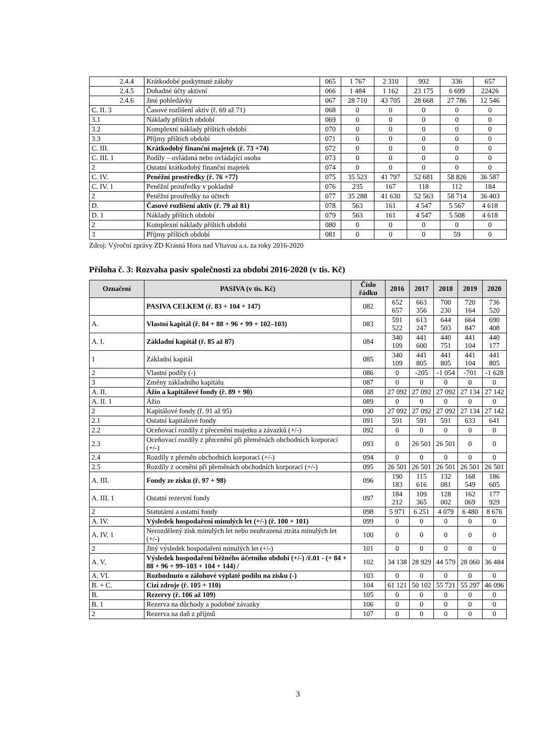| 2.4.4 | Krátkodobé poskytnuté zálohy | 065 | 1 767 | 2 310 | 992 | 336 | 657 |
| 2.4.5 | Dohadné účty aktivní | 066 | 1 484 | 1 162 | 23 175 | 6 699 | 22426 |
| 2.4.6 | Jiné pohledávky | 067 | 28 710 | 43 705 | 28 668 | 27 786 | 12 546 |
| C. II. 3 | Časové rozlišení aktiv (ř. 69 až 71) | 068 | 0 | 0 | 0 | 0 | 0 |
| 3.1 | Náklady příštích období | 069 | 0 | 0 | 0 | 0 | 0 |
| 3.2 | Komplexní náklady příštích období | 070 | 0 | 0 | 0 | 0 | 0 |
| 3.3 | Příjmy příštích období | 071 | 0 | 0 | 0 | 0 | 0 |
| C. III. | Krátkodobý finanční majetek (ř. 73 +74) | 072 | 0 | 0 | 0 | 0 | 0 |
| C. III. 1 | Podíly – ovládaná nebo ovládající osoba | 073 | 0 | 0 | 0 | 0 | 0 |
| 2 | Ostatní krátkodobý finanční majetek | 074 | 0 | 0 | 0 | 0 | 0 |
| C. IV. | Peněžní prostředky (ř. 76 +77) | 075 | 35 523 | 41 797 | 52 681 | 58 826 | 36 587 |
| C. IV. 1 | Peněžní prostředky v pokladně | 076 | 235 | 167 | 118 | 112 | 184 |
| 2 | Peněžní prostředky na účtech | 077 | 35 288 | 41 630 | 52 563 | 58 714 | 36 403 |
| D. | Časové rozlišení aktiv (ř. 79 až 81) | 078 | 563 | 161 | 4 547 | 5 567 | 4 618 |
| D. 1 | Náklady příštích období | 079 | 563 | 161 | 4 547 | 5 508 | 4 618 |
| 2 | Komplexní náklady příštích období | 080 | 0 | 0 | 0 | 0 | 0 |
| 3 | Příjmy příštích období | 081 | 0 | 0 | 0 | 59 | 0 |
Zdroj: Výroční zprávy ZD Krásná Hora nad Vltavou a.s. za roky 2016-2020
Příloha č. 3: Rozvaha pasiv společnosti za období 2016-2020 (v tis. Kč)
| Označení | PASIVA (v tis. Kč) | Číslo řádku | 2016 | 2017 | 2018 | 2019 | 2020 |
| --- | --- | --- | --- | --- | --- | --- | --- |
| | PASIVA CELKEM (ř. 83 + 104 + 147) | 082 | 652 657 | 663 356 | 700 230 | 720 164 | 736 520 |
| A. | Vlastní kapitál (ř. 84 + 88 + 96 + 99 + 102–103) | 083 | 591 522 | 613 247 | 644 503 | 664 847 | 690 408 |
| A. I. | Základní kapitál (ř. 85 až 87) | 084 | 340 109 | 441 600 | 440 751 | 441 104 | 440 177 |
| 1 | Základní kapitál | 085 | 340 109 | 441 805 | 441 805 | 441 104 | 441 805 |
| 2 | Vlastní podíly (-) | 086 | 0 | -205 | -1 054 | -701 | -1 628 |
| 3 | Změny základního kapitálu | 087 | 0 | 0 | 0 | 0 | 0 |
| A. II. | Ážio a kapitálové fondy (ř. 89 + 90) | 088 | 27 092 | 27 092 | 27 092 | 27 134 | 27 142 |
| A. II. 1 | Ážio | 089 | 0 | 0 | 0 | 0 | 0 |
| 2 | Kapitálové fondy (ř. 91 až 95) | 090 | 27 092 | 27 092 | 27 092 | 27 134 | 27 142 |
| 2.1 | Ostatní kapitálové fondy | 091 | 591 | 591 | 591 | 633 | 641 |
| 2.2 | Oceňovací rozdíly z přecenění majetku a závazků (+/-) | 092 | 0 | 0 | 0 | 0 | 0 |
| 2.3 | Oceňovací rozdíly z přecenění při přeměnách obchodních korporací (+/-) | 093 | 0 | 26 501 | 26 501 | 0 | 0 |
| 2.4 | Rozdíly z přeměn obchodních korporací (+/-) | 094 | 0 | 0 | 0 | 0 | 0 |
| 2.5 | Rozdíly z ocenění při přeměnách obchodních korporací (+/-) | 095 | 26 501 | 26 501 | 26 501 | 26 501 | 26 501 |
| A. III. | Fondy ze zisku (ř. 97 + 98) | 096 | 190 183 | 115 616 | 132 081 | 168 549 | 186 605 |
| A. III. 1 | Ostatní rezervní fondy | 097 | 184 212 | 109 365 | 128 002 | 162 069 | 177 929 |
| 2 | Statutární a ostatní fondy | 098 | 5 971 | 6 251 | 4 079 | 6 480 | 8 676 |
| A. IV. | Výsledek hospodaření minulých let (+/-) (ř. 100 + 101) | 099 | 0 | 0 | 0 | 0 | 0 |
| A. IV. 1 | Nerozdělený zisk minulých let nebo neuhrazená ztráta minulých let (+/-) | 100 | 0 | 0 | 0 | 0 | 0 |
| 2 | Jiný výsledek hospodaření minulých let (+/-) | 101 | 0 | 0 | 0 | 0 | 0 |
| A. V. | Výsledek hospodaření běžného účetního období (+/-) /ř.01 - (+ 84 + 88 + 96 + 99–103 + 104 + 144) / | 102 | 34 138 | 28 929 | 44 579 | 28 060 | 36 484 |
| A. VI. | Rozhodnuto o zálohové výplatě podílu na zisku (-) | 103 | 0 | 0 | 0 | 0 | 0 |
| B. + C. | Cizí zdroje (ř. 105 + 110) | 104 | 61 121 | 50 102 | 55 721 | 55 297 | 46 096 |
| B. | Rezervy (ř. 106 až 109) | 105 | 0 | 0 | 0 | 0 | 0 |
| B. 1 | Rezerva na důchody a podobné závazky | 106 | 0 | 0 | 0 | 0 | 0 |
| 2 | Rezerva na daň z příjmů | 107 | 0 | 0 | 0 | 0 | 0 |
3